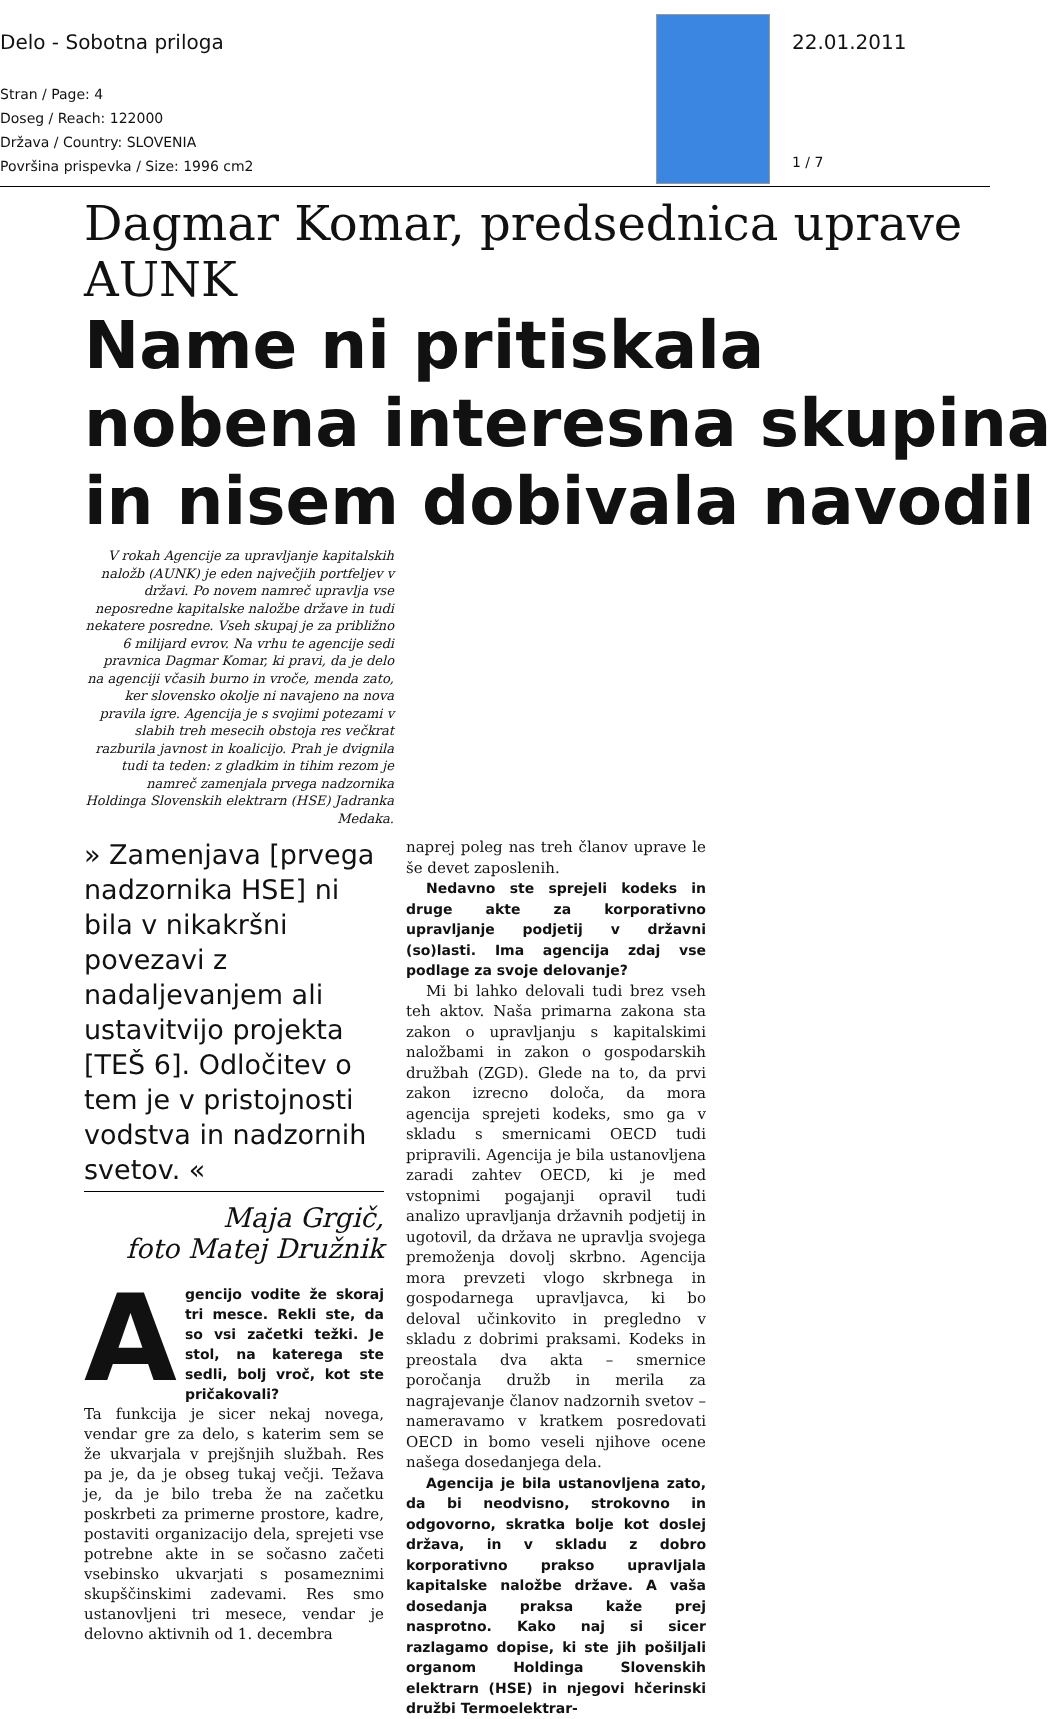Delo - Sobotna priloga
Stran / Page: 4
Doseg / Reach: 122000
Država / Country: SLOVENIA
Površina prispevka / Size: 1996 cm2
22.01.2011
1 / 7
Dagmar Komar, predsednica uprave AUNK
Name ni pritiskala nobena interesna skupina in nisem dobivala navodil
V rokah Agencije za upravljanje kapitalskih naložb (AUNK) je eden največjih portfeljev v državi. Po novem namreč upravlja vse neposredne kapitalske naložbe države in tudi nekatere posredne. Vseh skupaj je za približno 6 milijard evrov. Na vrhu te agencije sedi pravnica Dagmar Komar, ki pravi, da je delo na agenciji včasih burno in vroče, menda zato, ker slovensko okolje ni navajeno na nova pravila igre. Agencija je s svojimi potezami v slabih treh mesecih obstoja res večkrat razburila javnost in koalicijo. Prah je dvignila tudi ta teden: z gladkim in tihim rezom je namreč zamenjala prvega nadzornika Holdinga Slovenskih elektrarn (HSE) Jadranka Medaka.
» Zamenjava [prvega nadzornika HSE] ni bila v nikakršni povezavi z nadaljevanjem ali ustavitvijo projekta [TEŠ 6]. Odločitev o tem je v pristojnosti vodstva in nadzornih svetov. «
Maja Grgič,
foto Matej Družnik
Agencijo vodite že skoraj tri mesce. Rekli ste, da so vsi začetki težki. Je stol, na katerega ste sedli, bolj vroč, kot ste pričakovali?
Ta funkcija je sicer nekaj novega, vendar gre za delo, s katerim sem se že ukvarjala v prejšnjih službah. Res pa je, da je obseg tukaj večji. Težava je, da je bilo treba že na začetku poskrbeti za primerne prostore, kadre, postaviti organizacijo dela, sprejeti vse potrebne akte in se sočasno začeti vsebinsko ukvarjati s posameznimi skupščinskimi zadevami. Res smo ustanovljeni tri mesece, vendar je delovno aktivnih od 1. decembra
naprej poleg nas treh članov uprave le še devet zaposlenih.
Nedavno ste sprejeli kodeks in druge akte za korporativno upravljanje podjetij v državni (so)lasti. Ima agencija zdaj vse podlage za svoje delovanje?
Mi bi lahko delovali tudi brez vseh teh aktov. Naša primarna zakona sta zakon o upravljanju s kapitalskimi naložbami in zakon o gospodarskih družbah (ZGD). Glede na to, da prvi zakon izrecno določa, da mora agencija sprejeti kodeks, smo ga v skladu s smernicami OECD tudi pripravili. Agencija je bila ustanovljena zaradi zahtev OECD, ki je med vstopnimi pogajanji opravil tudi analizo upravljanja državnih podjetij in ugotovil, da država ne upravlja svojega premoženja dovolj skrbno. Agencija mora prevzeti vlogo skrbnega in gospodarnega upravljavca, ki bo deloval učinkovito in pregledno v skladu z dobrimi praksami. Kodeks in preostala dva akta – smernice poročanja družb in merila za nagrajevanje članov nadzornih svetov – nameravamo v kratkem posredovati OECD in bomo veseli njihove ocene našega dosedanjega dela.
Agencija je bila ustanovljena zato, da bi neodvisno, strokovno in odgovorno, skratka bolje kot doslej država, in v skladu z dobro korporativno prakso upravljala kapitalske naložbe države. A vaša dosedanja praksa kaže prej nasprotno. Kako naj si sicer razlagamo dopise, ki ste jih pošiljali organom Holdinga Slovenskih elektrarn (HSE) in njegovi hčerinski družbi Termoelektrar-